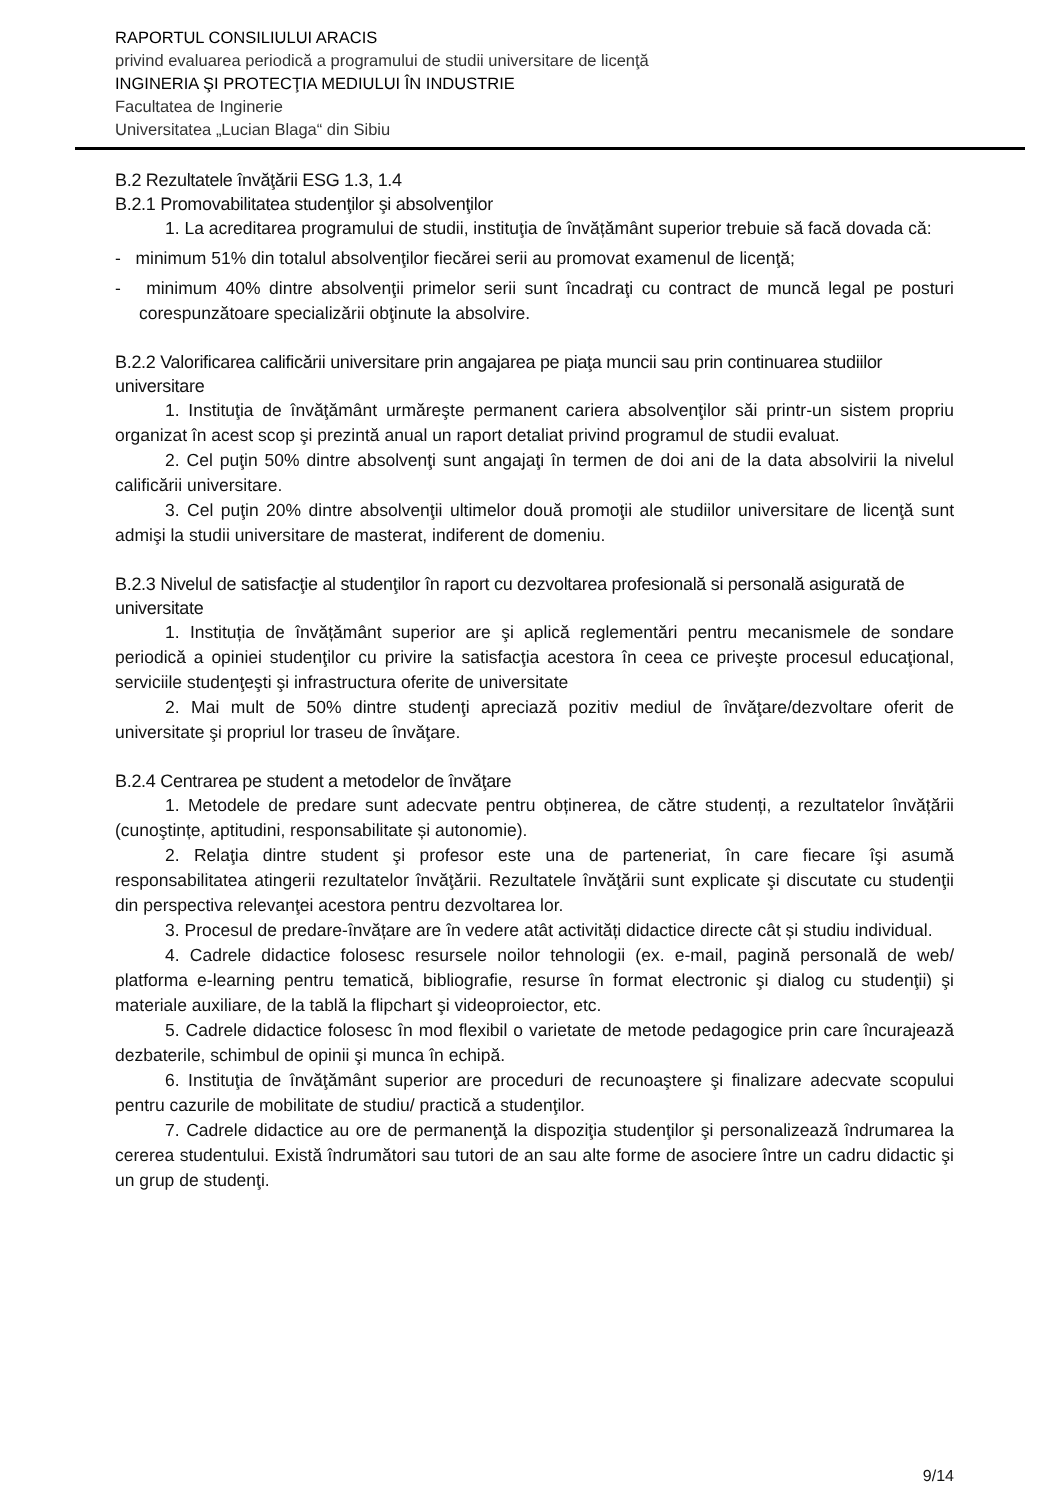RAPORTUL CONSILIULUI ARACIS
privind evaluarea periodică a programului de studii universitare de licenţă
INGINERIA ŞI PROTECŢIA MEDIULUI ÎN INDUSTRIE
Facultatea de Inginerie
Universitatea „Lucian Blaga“ din Sibiu
B.2 Rezultatele învăţării ESG 1.3, 1.4
B.2.1 Promovabilitatea studenţilor şi absolvenţilor
1. La acreditarea programului de studii, instituţia de învățământ superior trebuie să facă dovada că:
- minimum 51% din totalul absolvenţilor fiecărei serii au promovat examenul de licenţă;
- minimum 40% dintre absolvenţii primelor serii sunt încadraţi cu contract de muncă legal pe posturi corespunzătoare specializării obţinute la absolvire.
B.2.2 Valorificarea calificării universitare prin angajarea pe piaţa muncii sau prin continuarea studiilor universitare
1. Instituţia de învăţământ urmăreşte permanent cariera absolvenţilor săi printr-un sistem propriu organizat în acest scop şi prezintă anual un raport detaliat privind programul de studii evaluat.
2. Cel puţin 50% dintre absolvenţi sunt angajaţi în termen de doi ani de la data absolvirii la nivelul calificării universitare.
3. Cel puţin 20% dintre absolvenţii ultimelor două promoţii ale studiilor universitare de licenţă sunt admişi la studii universitare de masterat, indiferent de domeniu.
B.2.3 Nivelul de satisfacţie al studenţilor în raport cu dezvoltarea profesională si personală asigurată de universitate
1. Instituția de învățământ superior are şi aplică reglementări pentru mecanismele de sondare periodică a opiniei studenţilor cu privire la satisfacţia acestora în ceea ce priveşte procesul educaţional, serviciile studenţeşti şi infrastructura oferite de universitate
2. Mai mult de 50% dintre studenţi apreciază pozitiv mediul de învăţare/dezvoltare oferit de universitate şi propriul lor traseu de învăţare.
B.2.4 Centrarea pe student a metodelor de învăţare
1. Metodele de predare sunt adecvate pentru obținerea, de către studenți, a rezultatelor învățării (cunoştințe, aptitudini, responsabilitate și autonomie).
2. Relaţia dintre student şi profesor este una de parteneriat, în care fiecare îşi asumă responsabilitatea atingerii rezultatelor învăţării. Rezultatele învăţării sunt explicate şi discutate cu studenţii din perspectiva relevanţei acestora pentru dezvoltarea lor.
3. Procesul de predare-învățare are în vedere atât activități didactice directe cât și studiu individual.
4. Cadrele didactice folosesc resursele noilor tehnologii (ex. e-mail, pagină personală de web/ platforma e-learning pentru tematică, bibliografie, resurse în format electronic şi dialog cu studenţii) şi materiale auxiliare, de la tablă la flipchart şi videoproiector, etc.
5. Cadrele didactice folosesc în mod flexibil o varietate de metode pedagogice prin care încurajează dezbaterile, schimbul de opinii şi munca în echipă.
6. Instituţia de învăţământ superior are proceduri de recunoaştere şi finalizare adecvate scopului pentru cazurile de mobilitate de studiu/ practică a studenţilor.
7. Cadrele didactice au ore de permanenţă la dispoziţia studenţilor şi personalizează îndrumarea la cererea studentului. Există îndrumători sau tutori de an sau alte forme de asociere între un cadru didactic şi un grup de studenţi.
9/14